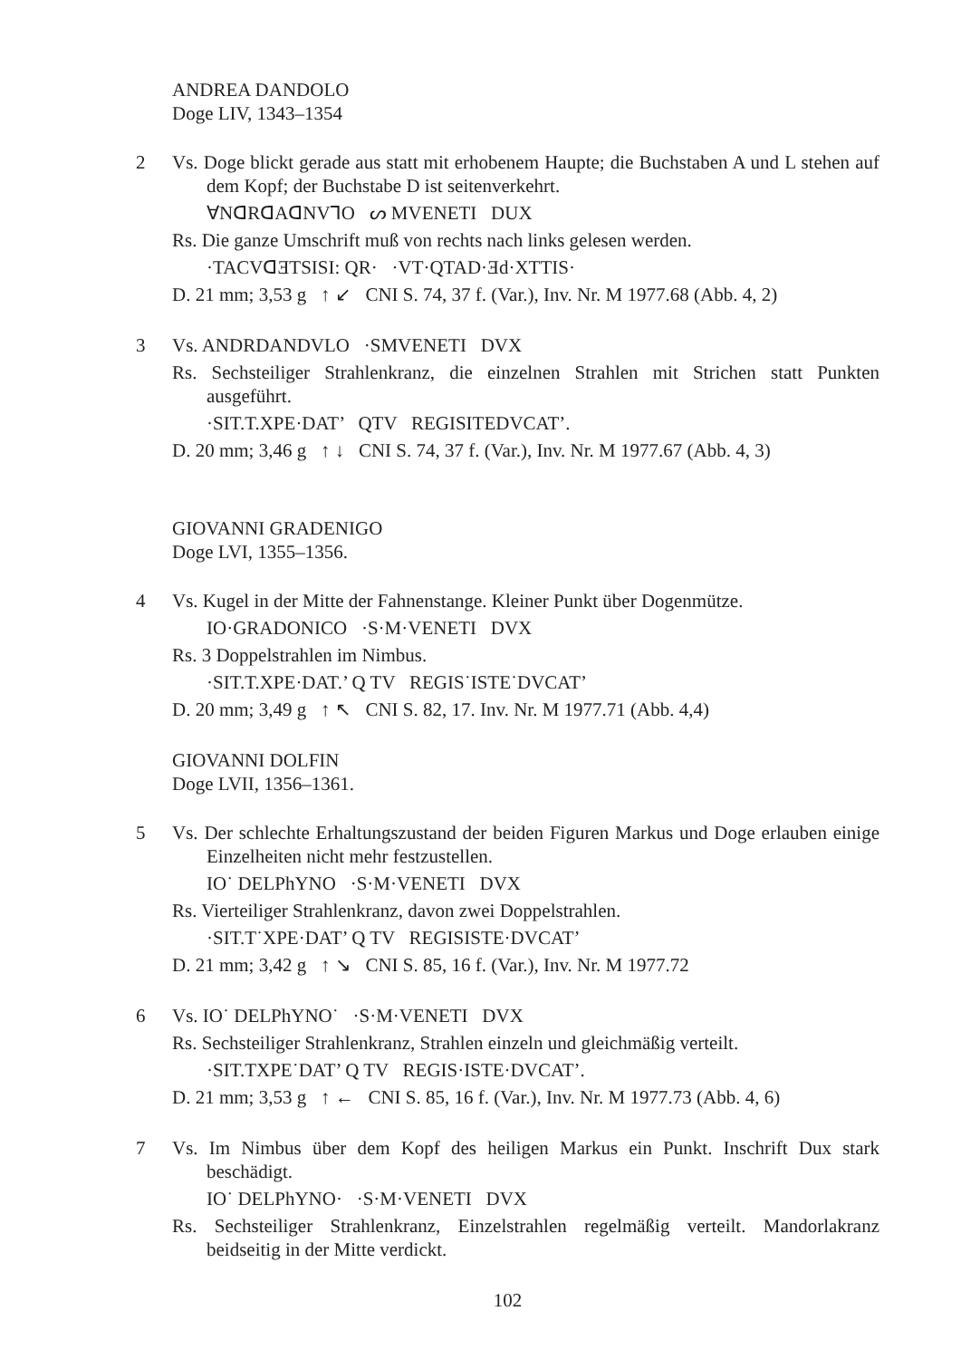ANDREA DANDOLO
Doge LIV, 1343–1354
2 Vs. Doge blickt gerade aus statt mit erhobenem Haupte; die Buchstaben A und L stehen auf dem Kopf; der Buchstabe D ist seitenverkehrt.
ꓯNᗡRᗡAᗡNV⅂O ᔕ MVENETI DUX
Rs. Die ganze Umschrift muß von rechts nach links gelesen werden.
·TACVᗡƎTSISI: QR· ·VT·QTAD·Ǝd·XTTIS·
D. 21 mm; 3,53 g ↑ ↙ CNI S. 74, 37 f. (Var.), Inv. Nr. M 1977.68 (Abb. 4, 2)
3 Vs. ANDRDANDVLO ·SMVENETI DVX
Rs. Sechsteiliger Strahlenkranz, die einzelnen Strahlen mit Strichen statt Punkten ausgeführt.
·SIT.T.XPE·DAT’ QTV REGISITEDVCAT’.
D. 20 mm; 3,46 g ↑ ↓ CNI S. 74, 37 f. (Var.), Inv. Nr. M 1977.67 (Abb. 4, 3)
GIOVANNI GRADENIGO
Doge LVI, 1355–1356.
4 Vs. Kugel in der Mitte der Fahnenstange. Kleiner Punkt über Dogenmütze.
IO·GRADONICO ·S·M·VENETI DVX
Rs. 3 Doppelstrahlen im Nimbus.
·SIT.T.XPE·DAT.’ Q TV REGIS˙ISTE˙DVCAT’
D. 20 mm; 3,49 g ↑ ↖ CNI S. 82, 17. Inv. Nr. M 1977.71 (Abb. 4,4)
GIOVANNI DOLFIN
Doge LVII, 1356–1361.
5 Vs. Der schlechte Erhaltungszustand der beiden Figuren Markus und Doge erlauben einige Einzelheiten nicht mehr festzustellen.
IO˙ DELPhYNO ·S·M·VENETI DVX
Rs. Vierteiliger Strahlenkranz, davon zwei Doppelstrahlen.
·SIT.T˙XPE·DAT’ Q TV REGISISTE·DVCAT’
D. 21 mm; 3,42 g ↑ ↘ CNI S. 85, 16 f. (Var.), Inv. Nr. M 1977.72
6 Vs. IO˙ DELPhYNO˙ ·S·M·VENETI DVX
Rs. Sechsteiliger Strahlenkranz, Strahlen einzeln und gleichmäßig verteilt.
·SIT.TXPE˙DAT’ Q TV REGIS·ISTE·DVCAT’.
D. 21 mm; 3,53 g ↑ ← CNI S. 85, 16 f. (Var.), Inv. Nr. M 1977.73 (Abb. 4, 6)
7 Vs. Im Nimbus über dem Kopf des heiligen Markus ein Punkt. Inschrift Dux stark beschädigt.
IO˙ DELPhYNO· ·S·M·VENETI DVX
Rs. Sechsteiliger Strahlenkranz, Einzelstrahlen regelmäßig verteilt. Mandorlakranz beidseitig in der Mitte verdickt.
102